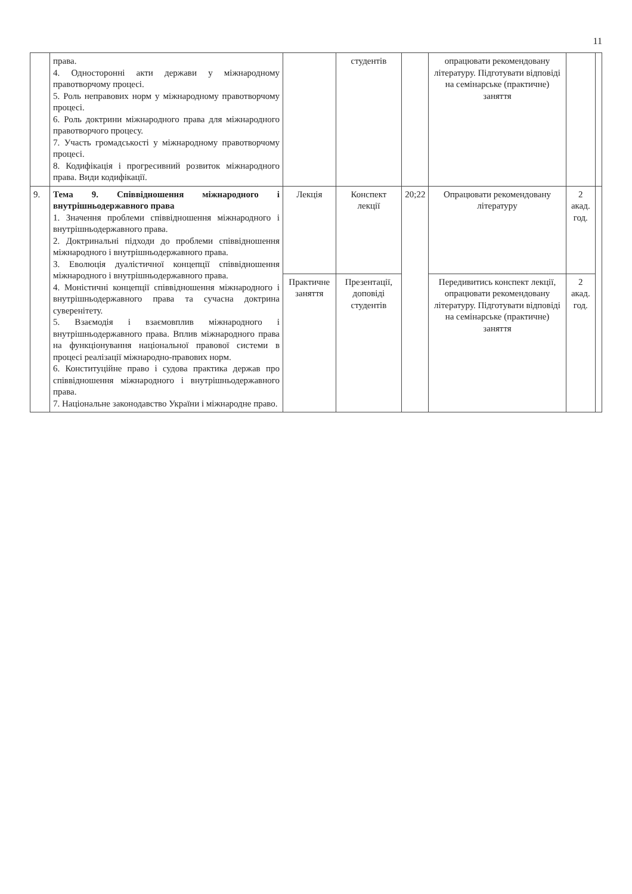11
| | права. 4. Односторонні акти держави у міжнародному правотворчому процесі. 5. Роль неправових норм у міжнародному правотворчому процесі. 6. Роль доктрини міжнародного права для міжнародного правотворчого процесу. 7. Участь громадськості у міжнародному правотворчому процесі. 8. Кодифікація і прогресивний розвиток міжнародного права. Види кодифікації. | | студентів | | опрацювати рекомендовану літературу. Підготувати відповіді на семінарське (практичне) заняття | | |
| 9. | Тема 9. Співвідношення міжнародного і внутрішньодержавного права 1. Значення проблеми співвідношення міжнародного і внутрішньодержавного права. 2. Доктринальні підходи до проблеми співвідношення міжнародного і внутрішньодержавного права. 3. Еволюція дуалістичної концепції співвідношення міжнародного і внутрішньодержавного права. 4. Моністичні концепції співвідношення міжнародного і внутрішньодержавного права та сучасна доктрина суверенітету. 5. Взаємодія і взаємовплив міжнародного і внутрішньодержавного права. Вплив міжнародного права на функціонування національної правової системи в процесі реалізації міжнародно-правових норм. 6. Конституційне право і судова практика держав про співвідношення міжнародного і внутрішньодержавного права. 7. Національне законодавство України і міжнародне право. | Лекція | Конспект лекції | 20;22 | Опрацювати рекомендовану літературу | 2 акад. год. | |
| | | Практичне заняття | Презентації, доповіді студентів | | Передивитись конспект лекції, опрацювати рекомендовану літературу. Підготувати відповіді на семінарське (практичне) заняття | 2 акад. год. | |